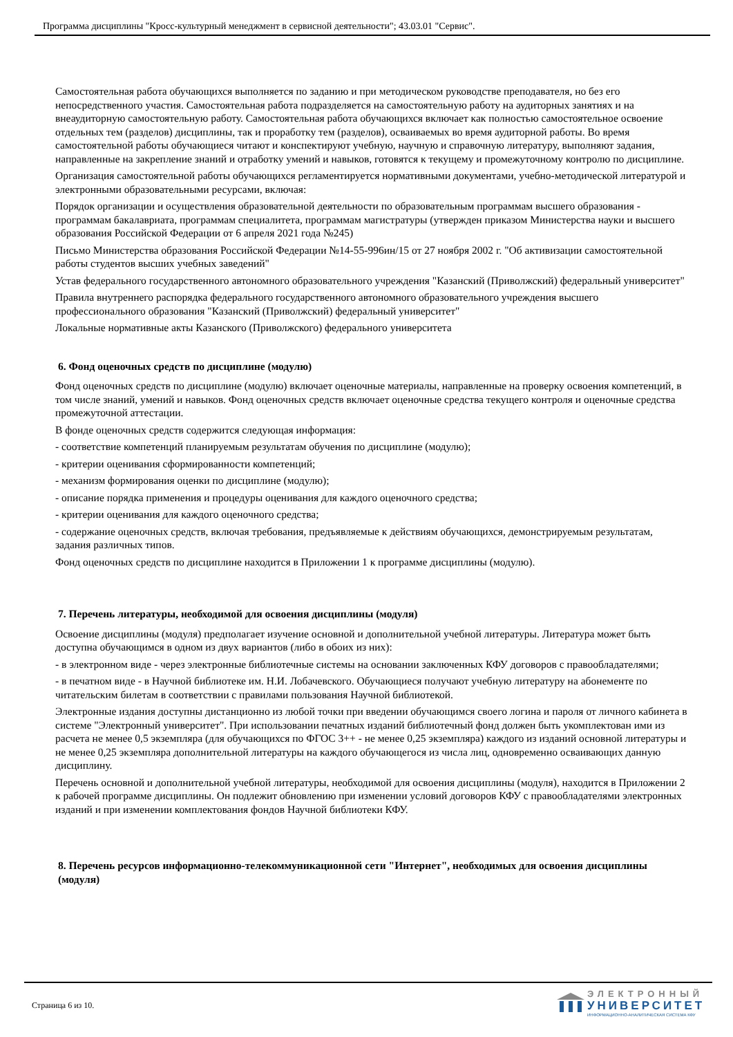Программа дисциплины "Кросс-культурный менеджмент в сервисной деятельности"; 43.03.01 "Сервис".
Самостоятельная работа обучающихся выполняется по заданию и при методическом руководстве преподавателя, но без его непосредственного участия. Самостоятельная работа подразделяется на самостоятельную работу на аудиторных занятиях и на внеаудиторную самостоятельную работу. Самостоятельная работа обучающихся включает как полностью самостоятельное освоение отдельных тем (разделов) дисциплины, так и проработку тем (разделов), осваиваемых во время аудиторной работы. Во время самостоятельной работы обучающиеся читают и конспектируют учебную, научную и справочную литературу, выполняют задания, направленные на закрепление знаний и отработку умений и навыков, готовятся к текущему и промежуточному контролю по дисциплине.
Организация самостоятельной работы обучающихся регламентируется нормативными документами, учебно-методической литературой и электронными образовательными ресурсами, включая:
Порядок организации и осуществления образовательной деятельности по образовательным программам высшего образования - программам бакалавриата, программам специалитета, программам магистратуры (утвержден приказом Министерства науки и высшего образования Российской Федерации от 6 апреля 2021 года №245)
Письмо Министерства образования Российской Федерации №14-55-996ин/15 от 27 ноября 2002 г. "Об активизации самостоятельной работы студентов высших учебных заведений"
Устав федерального государственного автономного образовательного учреждения "Казанский (Приволжский) федеральный университет"
Правила внутреннего распорядка федерального государственного автономного образовательного учреждения высшего профессионального образования "Казанский (Приволжский) федеральный университет"
Локальные нормативные акты Казанского (Приволжского) федерального университета
6. Фонд оценочных средств по дисциплине (модулю)
Фонд оценочных средств по дисциплине (модулю) включает оценочные материалы, направленные на проверку освоения компетенций, в том числе знаний, умений и навыков. Фонд оценочных средств включает оценочные средства текущего контроля и оценочные средства промежуточной аттестации.
В фонде оценочных средств содержится следующая информация:
- соответствие компетенций планируемым результатам обучения по дисциплине (модулю);
- критерии оценивания сформированности компетенций;
- механизм формирования оценки по дисциплине (модулю);
- описание порядка применения и процедуры оценивания для каждого оценочного средства;
- критерии оценивания для каждого оценочного средства;
- содержание оценочных средств, включая требования, предъявляемые к действиям обучающихся, демонстрируемым результатам, задания различных типов.
Фонд оценочных средств по дисциплине находится в Приложении 1 к программе дисциплины (модулю).
7. Перечень литературы, необходимой для освоения дисциплины (модуля)
Освоение дисциплины (модуля) предполагает изучение основной и дополнительной учебной литературы. Литература может быть доступна обучающимся в одном из двух вариантов (либо в обоих из них):
- в электронном виде - через электронные библиотечные системы на основании заключенных КФУ договоров с правообладателями;
- в печатном виде - в Научной библиотеке им. Н.И. Лобачевского. Обучающиеся получают учебную литературу на абонементе по читательским билетам в соответствии с правилами пользования Научной библиотекой.
Электронные издания доступны дистанционно из любой точки при введении обучающимся своего логина и пароля от личного кабинета в системе "Электронный университет". При использовании печатных изданий библиотечный фонд должен быть укомплектован ими из расчета не менее 0,5 экземпляра (для обучающихся по ФГОС 3++ - не менее 0,25 экземпляра) каждого из изданий основной литературы и не менее 0,25 экземпляра дополнительной литературы на каждого обучающегося из числа лиц, одновременно осваивающих данную дисциплину.
Перечень основной и дополнительной учебной литературы, необходимой для освоения дисциплины (модуля), находится в Приложении 2 к рабочей программе дисциплины. Он подлежит обновлению при изменении условий договоров КФУ с правообладателями электронных изданий и при изменении комплектования фондов Научной библиотеки КФУ.
8. Перечень ресурсов информационно-телекоммуникационной сети "Интернет", необходимых для освоения дисциплины (модуля)
Страница 6 из 10.
ЭЛЕКТРОННЫЙ
УНИВЕРСИТЕТ
ИНФОРМАЦИОННО-АНАЛИТИЧЕСКАЯ СИСТЕМА КФУ